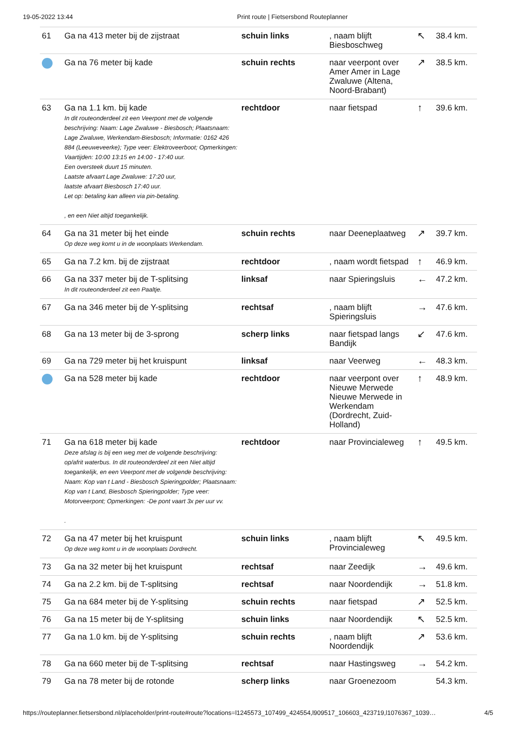19-05-2022 13:44 Print route | Fietsersbond Routeplanner
| 61 | Ga na 413 meter bij de zijstraat | schuin links | , naam blijft Biesboschweg | ↖ | 38.4 km. |
| | Ga na 76 meter bij kade | schuin rechts | naar veerpont over Amer Amer in Lage Zwaluwe (Altena, Noord-Brabant) | ↗ | 38.5 km. |
| 63 | Ga na 1.1 km. bij kade In dit routeonderdeel zit een Veerpont met de volgende beschrijving: Naam: Lage Zwaluwe - Biesbosch; Plaatsnaam: Lage Zwaluwe, Werkendam-Biesbosch; Informatie: 0162 426 884 (Leeuweveerke); Type veer: Elektroveerboot; Opmerkingen: Vaartijden: 10:00 13:15 en 14:00 - 17:40 uur. Een oversteek duurt 15 minuten. Laatste afvaart Lage Zwaluwe: 17:20 uur, laatste afvaart Biesbosch 17:40 uur. Let op: betaling kan alleen via pin-betaling. , en een Niet altijd toegankelijk. | rechtdoor | naar fietspad | ↑ | 39.6 km. |
| 64 | Ga na 31 meter bij het einde Op deze weg komt u in de woonplaats Werkendam. | schuin rechts | naar Deeneplaatweg | ↗ | 39.7 km. |
| 65 | Ga na 7.2 km. bij de zijstraat | rechtdoor | , naam wordt fietspad | ↑ | 46.9 km. |
| 66 | Ga na 337 meter bij de T-splitsing In dit routeonderdeel zit een Paaltje. | linksaf | naar Spieringsluis | ← | 47.2 km. |
| 67 | Ga na 346 meter bij de Y-splitsing | rechtsaf | , naam blijft Spieringsluis | → | 47.6 km. |
| 68 | Ga na 13 meter bij de 3-sprong | scherp links | naar fietspad langs Bandijk | ↙ | 47.6 km. |
| 69 | Ga na 729 meter bij het kruispunt | linksaf | naar Veerweg | ← | 48.3 km. |
| | Ga na 528 meter bij kade | rechtdoor | naar veerpont over Nieuwe Merwede Nieuwe Merwede in Werkendam (Dordrecht, Zuid-Holland) | ↑ | 48.9 km. |
| 71 | Ga na 618 meter bij kade Deze afslag is bij een weg met de volgende beschrijving: op/afrit waterbus. In dit routeonderdeel zit een Niet altijd toegankelijk, en een Veerpont met de volgende beschrijving: Naam: Kop van t Land - Biesbosch Spieringpolder; Plaatsnaam: Kop van t Land, Biesbosch Spieringpolder; Type veer: Motorveerpont; Opmerkingen: -De pont vaart 3x per uur vv. . | rechtdoor | naar Provincialeweg | ↑ | 49.5 km. |
| 72 | Ga na 47 meter bij het kruispunt Op deze weg komt u in de woonplaats Dordrecht. | schuin links | , naam blijft Provincialeweg | ↖ | 49.5 km. |
| 73 | Ga na 32 meter bij het kruispunt | rechtsaf | naar Zeedijk | → | 49.6 km. |
| 74 | Ga na 2.2 km. bij de T-splitsing | rechtsaf | naar Noordendijk | → | 51.8 km. |
| 75 | Ga na 684 meter bij de Y-splitsing | schuin rechts | naar fietspad | ↗ | 52.5 km. |
| 76 | Ga na 15 meter bij de Y-splitsing | schuin links | naar Noordendijk | ↖ | 52.5 km. |
| 77 | Ga na 1.0 km. bij de Y-splitsing | schuin rechts | , naam blijft Noordendijk | ↗ | 53.6 km. |
| 78 | Ga na 660 meter bij de T-splitsing | rechtsaf | naar Hastingsweg | → | 54.2 km. |
| 79 | Ga na 78 meter bij de rotonde | scherp links | naar Groenezoom | | 54.3 km. |
https://routeplanner.fietsersbond.nl/placeholder/print-route#route?locations=l1245573_107499_424554,l909517_106603_423719,l1076367_1039… 4/5